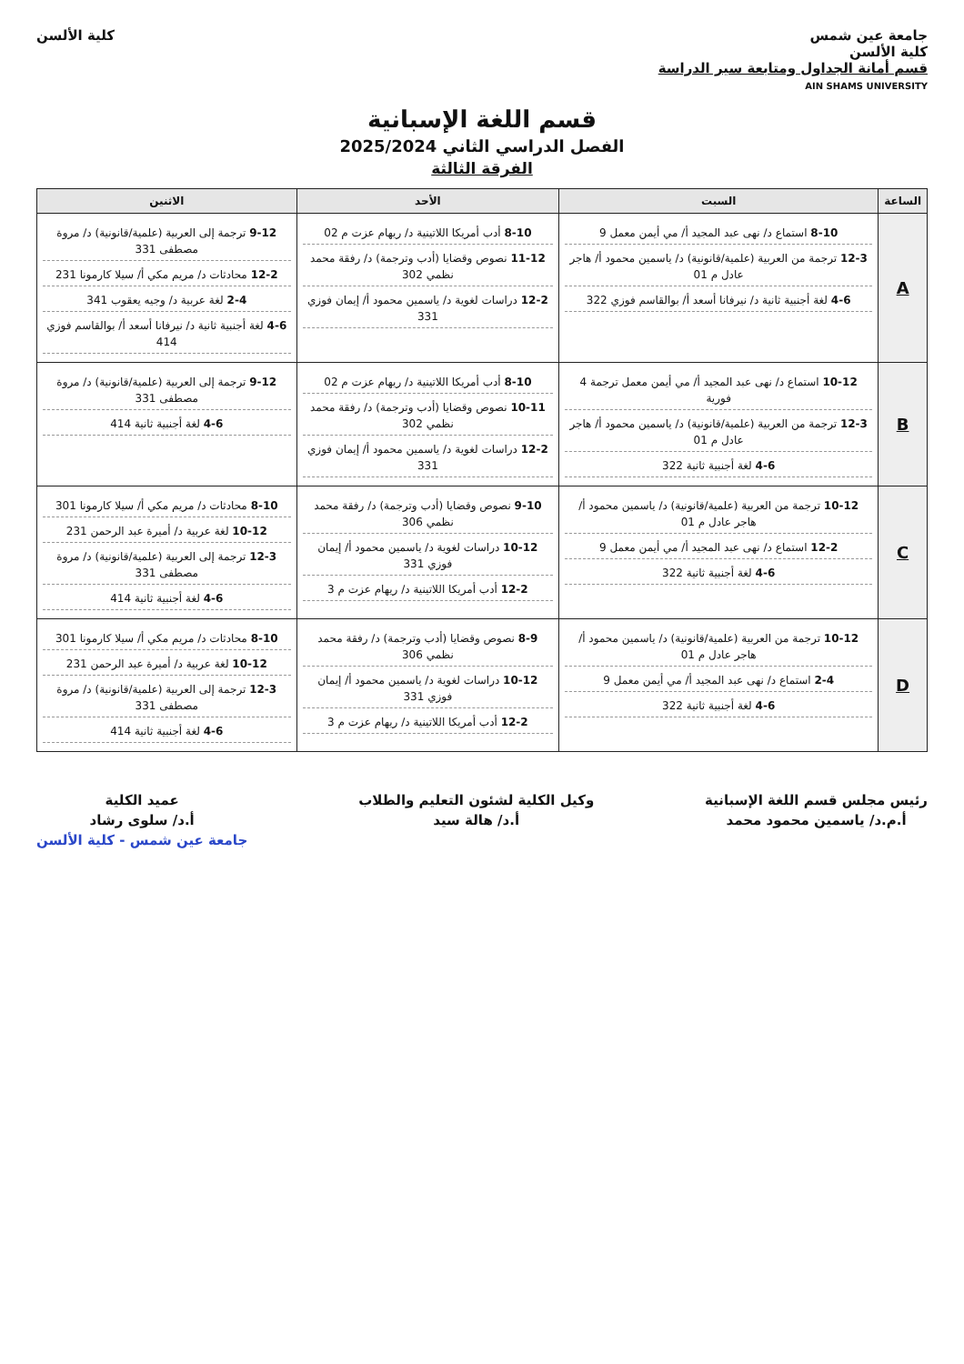جامعة عين شمس
كلية الألسن
قسم أمانة الجداول ومتابعة سير الدراسة
AIN SHAMS UNIVERSITY
كلية الألسن
قسم اللغة الإسبانية
الفصل الدراسي الثاني 2025/2024
الفرقة الثالثة
| الساعة | السبت | الأحد | الاثنين |
| --- | --- | --- | --- |
| A | 8-10 استماع د/ نهى عبد المجيد أ/ مي أيمن معمل 9 12-3 ترجمة من العربية (علمية/قانونية) د/ ياسمين محمود أ/ هاجر عادل م 01 4-6 لغة أجنبية ثانية د/ نيرفانا أسعد أ/ بوالقاسم فوزي 322 | 8-10 أدب أمريكا اللاتينية د/ ريهام عزت م 02 11-12 نصوص وقضايا (أدب وترجمة) د/ رفقة محمد نظمي 302 12-2 دراسات لغوية د/ ياسمين محمود أ/ إيمان فوزي 331 | 9-12 ترجمة إلى العربية (علمية/قانونية) د/ مروة مصطفى 331 12-2 محادثات د/ مريم مكي أ/ سيلا كارمونا 231 2-4 لغة عربية د/ وجيه يعقوب 341 4-6 لغة أجنبية ثانية د/ نيرفانا أسعد أ/ بوالقاسم فوزي 414 |
| B | 10-12 استماع د/ نهى عبد المجيد أ/ مي أيمن معمل ترجمة 4 فورية 12-3 ترجمة من العربية (علمية/قانونية) د/ ياسمين محمود أ/ هاجر عادل م 01 4-6 لغة أجنبية ثانية 322 | 8-10 أدب أمريكا اللاتينية د/ ريهام عزت م 02 10-11 نصوص وقضايا (أدب وترجمة) د/ رفقة محمد نظمي 302 12-2 دراسات لغوية د/ ياسمين محمود أ/ إيمان فوزي 331 | 9-12 ترجمة إلى العربية (علمية/قانونية) د/ مروة مصطفى 331 4-6 لغة أجنبية ثانية 414 |
| C | 10-12 ترجمة من العربية (علمية/قانونية) د/ ياسمين محمود أ/ هاجر عادل م 01 12-2 استماع د/ نهى عبد المجيد أ/ مي أيمن معمل 9 4-6 لغة أجنبية ثانية 322 | 9-10 نصوص وقضايا (أدب وترجمة) د/ رفقة محمد نظمي 306 10-12 دراسات لغوية د/ ياسمين محمود أ/ إيمان فوزي 331 12-2 أدب أمريكا اللاتينية د/ ريهام عزت م 3 | 8-10 محادثات د/ مريم مكي أ/ سيلا كارمونا 301 10-12 لغة عربية د/ أميرة عبد الرحمن 231 12-3 ترجمة إلى العربية (علمية/قانونية) د/ مروة مصطفى 331 4-6 لغة أجنبية ثانية 414 |
| D | 10-12 ترجمة من العربية (علمية/قانونية) د/ ياسمين محمود أ/ هاجر عادل م 01 2-4 استماع د/ نهى عبد المجيد أ/ مي أيمن معمل 9 4-6 لغة أجنبية ثانية 322 | 8-9 نصوص وقضايا (أدب وترجمة) د/ رفقة محمد نظمي 306 10-12 دراسات لغوية د/ ياسمين محمود أ/ إيمان فوزي 331 12-2 أدب أمريكا اللاتينية د/ ريهام عزت م 3 | 8-10 محادثات د/ مريم مكي أ/ سيلا كارمونا 301 10-12 لغة عربية د/ أميرة عبد الرحمن 231 12-3 ترجمة إلى العربية (علمية/قانونية) د/ مروة مصطفى 331 4-6 لغة أجنبية ثانية 414 |
رئيس مجلس قسم اللغة الإسبانية
أ.م.د/ ياسمين محمود محمد
وكيل الكلية لشئون التعليم والطلاب
أ.د/ هالة سيد
عميد الكلية
أ.د/ سلوى رشاد
جامعة عين شمس - كلية الألسن